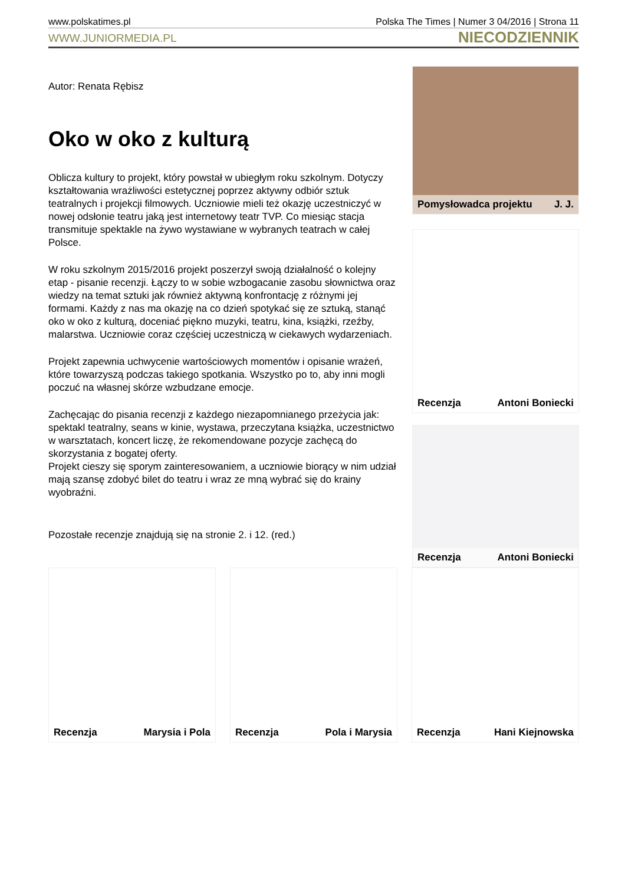www.polskatimes.pl Polska The Times | Numer 3 04/2016 | Strona 11
WWW.JUNIORMEDIA.PL NIECODZIENNIK
Autor: Renata Rębisz
Oko w oko z kulturą
Oblicza kultury to projekt, który powstał w ubiegłym roku szkolnym. Dotyczy kształtowania wrażliwości estetycznej poprzez aktywny odbiór sztuk teatralnych i projekcji filmowych. Uczniowie mieli też okazję uczestniczyć w nowej odsłonie teatru jaką jest internetowy teatr TVP. Co miesiąc stacja transmituje spektakle na żywo wystawiane w wybranych teatrach w całej Polsce.
W roku szkolnym 2015/2016 projekt poszerzył swoją działalność o kolejny etap - pisanie recenzji. Łączy to w sobie wzbogacanie zasobu słownictwa oraz wiedzy na temat sztuki jak również aktywną konfrontację z różnymi jej formami. Każdy z nas ma okazję na co dzień spotykać się ze sztuką, stanąć oko w oko z kulturą, doceniać piękno muzyki, teatru, kina, książki, rzeźby, malarstwa. Uczniowie coraz częściej uczestniczą w ciekawych wydarzeniach.
Projekt zapewnia uchwycenie wartościowych momentów i opisanie wrażeń, które towarzyszą podczas takiego spotkania. Wszystko po to, aby inni mogli poczuć na własnej skórze wzbudzane emocje.
Zachęcając do pisania recenzji z każdego niezapomnianego przeżycia jak: spektakl teatralny, seans w kinie, wystawa, przeczytana książka, uczestnictwo w warsztatach, koncert liczę, że rekomendowane pozycje zachęcą do skorzystania z bogatej oferty.
Projekt cieszy się sporym zainteresowaniem, a uczniowie biorący w nim udział mają szansę zdobyć bilet do teatru i wraz ze mną wybrać się do krainy wyobraźni.
Pozostałe recenzje znajdują się na stronie 2. i 12. (red.)
Pomysłowadca projektu J. J.
Recenzja Antoni Boniecki
Recenzja Antoni Boniecki
Recenzja Marysia i Pola
Recenzja Pola i Marysia
Recenzja Hani Kiejnowska